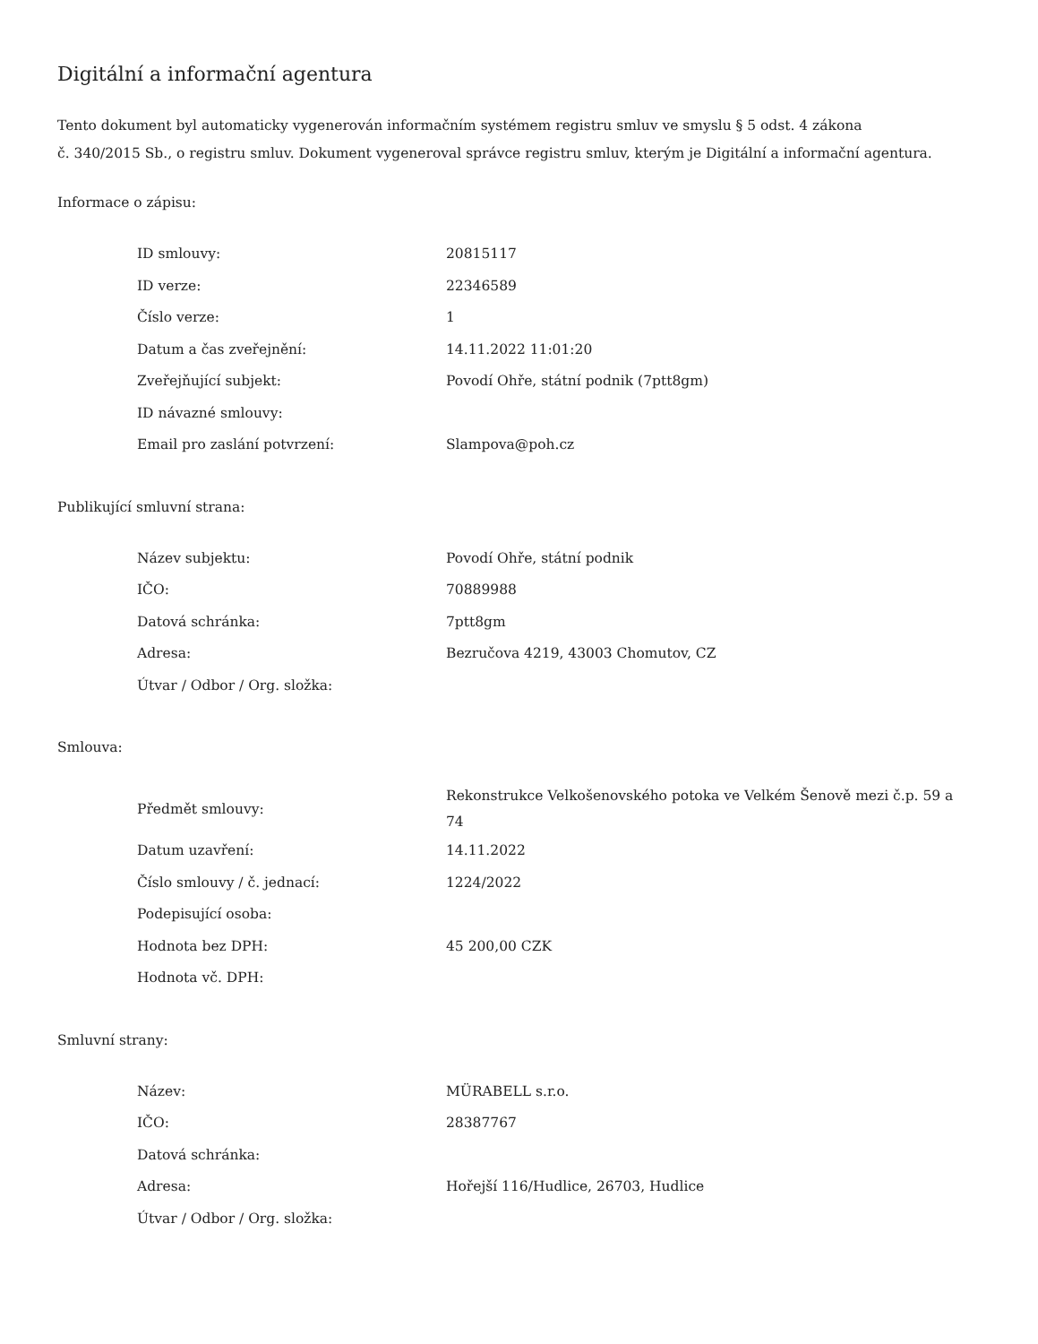Digitální a informační agentura
Tento dokument byl automaticky vygenerován informačním systémem registru smluv ve smyslu § 5 odst. 4 zákona
č. 340/2015 Sb., o registru smluv. Dokument vygeneroval správce registru smluv, kterým je Digitální a informační agentura.
Informace o zápisu:
| ID smlouvy: | 20815117 |
| ID verze: | 22346589 |
| Číslo verze: | 1 |
| Datum a čas zveřejnění: | 14.11.2022 11:01:20 |
| Zveřejňující subjekt: | Povodí Ohře, státní podnik (7ptt8gm) |
| ID návazné smlouvy: | |
| Email pro zaslání potvrzení: | Slampova@poh.cz |
Publikující smluvní strana:
| Název subjektu: | Povodí Ohře, státní podnik |
| IČO: | 70889988 |
| Datová schránka: | 7ptt8gm |
| Adresa: | Bezručova 4219, 43003 Chomutov, CZ |
| Útvar / Odbor / Org. složka: | |
Smlouva:
| Předmět smlouvy: | Rekonstrukce Velkošenovského potoka ve Velkém Šenově mezi č.p. 59 a 74 |
| Datum uzavření: | 14.11.2022 |
| Číslo smlouvy / č. jednací: | 1224/2022 |
| Podepisující osoba: | |
| Hodnota bez DPH: | 45 200,00 CZK |
| Hodnota vč. DPH: | |
Smluvní strany:
| Název: | MÜRABELL s.r.o. |
| IČO: | 28387767 |
| Datová schránka: | |
| Adresa: | Hořejší 116/Hudlice, 26703, Hudlice |
| Útvar / Odbor / Org. složka: | |